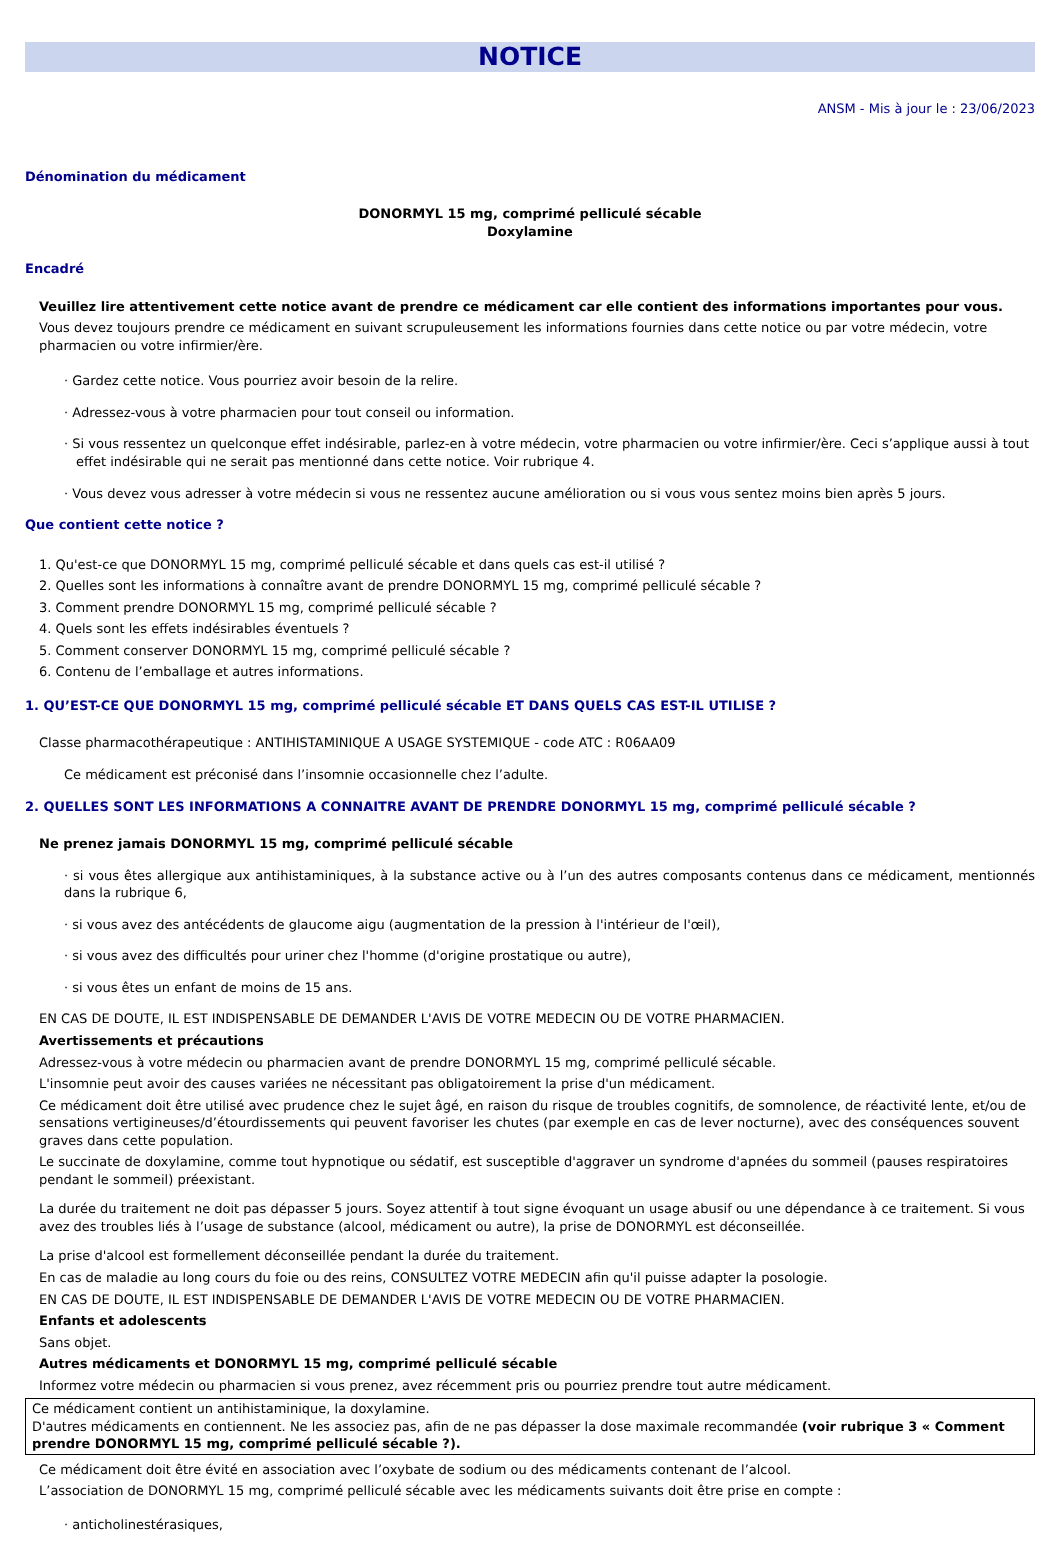NOTICE
ANSM - Mis à jour le : 23/06/2023
Dénomination du médicament
DONORMYL 15 mg, comprimé pelliculé sécable
Doxylamine
Encadré
Veuillez lire attentivement cette notice avant de prendre ce médicament car elle contient des informations importantes pour vous.
Vous devez toujours prendre ce médicament en suivant scrupuleusement les informations fournies dans cette notice ou par votre médecin, votre pharmacien ou votre infirmier/ère.
· Gardez cette notice. Vous pourriez avoir besoin de la relire.
· Adressez-vous à votre pharmacien pour tout conseil ou information.
· Si vous ressentez un quelconque effet indésirable, parlez-en à votre médecin, votre pharmacien ou votre infirmier/ère. Ceci s’applique aussi à tout effet indésirable qui ne serait pas mentionné dans cette notice. Voir rubrique 4.
· Vous devez vous adresser à votre médecin si vous ne ressentez aucune amélioration ou si vous vous sentez moins bien après 5 jours.
Que contient cette notice ?
1. Qu'est-ce que DONORMYL 15 mg, comprimé pelliculé sécable et dans quels cas est-il utilisé ?
2. Quelles sont les informations à connaître avant de prendre DONORMYL 15 mg, comprimé pelliculé sécable ?
3. Comment prendre DONORMYL 15 mg, comprimé pelliculé sécable ?
4. Quels sont les effets indésirables éventuels ?
5. Comment conserver DONORMYL 15 mg, comprimé pelliculé sécable ?
6. Contenu de l’emballage et autres informations.
1. QU’EST-CE QUE DONORMYL 15 mg, comprimé pelliculé sécable ET DANS QUELS CAS EST-IL UTILISE ?
Classe pharmacothérapeutique : ANTIHISTAMINIQUE A USAGE SYSTEMIQUE - code ATC : R06AA09
Ce médicament est préconisé dans l’insomnie occasionnelle chez l’adulte.
2. QUELLES SONT LES INFORMATIONS A CONNAITRE AVANT DE PRENDRE DONORMYL 15 mg, comprimé pelliculé sécable ?
Ne prenez jamais DONORMYL 15 mg, comprimé pelliculé sécable
· si vous êtes allergique aux antihistaminiques, à la substance active ou à l’un des autres composants contenus dans ce médicament, mentionnés dans la rubrique 6,
· si vous avez des antécédents de glaucome aigu (augmentation de la pression à l'intérieur de l'œil),
· si vous avez des difficultés pour uriner chez l'homme (d'origine prostatique ou autre),
· si vous êtes un enfant de moins de 15 ans.
EN CAS DE DOUTE, IL EST INDISPENSABLE DE DEMANDER L'AVIS DE VOTRE MEDECIN OU DE VOTRE PHARMACIEN.
Avertissements et précautions
Adressez-vous à votre médecin ou pharmacien avant de prendre DONORMYL 15 mg, comprimé pelliculé sécable.
L'insomnie peut avoir des causes variées ne nécessitant pas obligatoirement la prise d'un médicament.
Ce médicament doit être utilisé avec prudence chez le sujet âgé, en raison du risque de troubles cognitifs, de somnolence, de réactivité lente, et/ou de sensations vertigineuses/d’étourdissements qui peuvent favoriser les chutes (par exemple en cas de lever nocturne), avec des conséquences souvent graves dans cette population.
Le succinate de doxylamine, comme tout hypnotique ou sédatif, est susceptible d'aggraver un syndrome d'apnées du sommeil (pauses respiratoires pendant le sommeil) préexistant.
La durée du traitement ne doit pas dépasser 5 jours. Soyez attentif à tout signe évoquant un usage abusif ou une dépendance à ce traitement. Si vous avez des troubles liés à l’usage de substance (alcool, médicament ou autre), la prise de DONORMYL est déconseillée.
La prise d'alcool est formellement déconseillée pendant la durée du traitement.
En cas de maladie au long cours du foie ou des reins, CONSULTEZ VOTRE MEDECIN afin qu'il puisse adapter la posologie.
EN CAS DE DOUTE, IL EST INDISPENSABLE DE DEMANDER L'AVIS DE VOTRE MEDECIN OU DE VOTRE PHARMACIEN.
Enfants et adolescents
Sans objet.
Autres médicaments et DONORMYL 15 mg, comprimé pelliculé sécable
Informez votre médecin ou pharmacien si vous prenez, avez récemment pris ou pourriez prendre tout autre médicament.
Ce médicament contient un antihistaminique, la doxylamine.
D'autres médicaments en contiennent. Ne les associez pas, afin de ne pas dépasser la dose maximale recommandée (voir rubrique 3 « Comment prendre DONORMYL 15 mg, comprimé pelliculé sécable ?).
Ce médicament doit être évité en association avec l’oxybate de sodium ou des médicaments contenant de l’alcool.
L’association de DONORMYL 15 mg, comprimé pelliculé sécable avec les médicaments suivants doit être prise en compte :
· anticholinestérasiques,